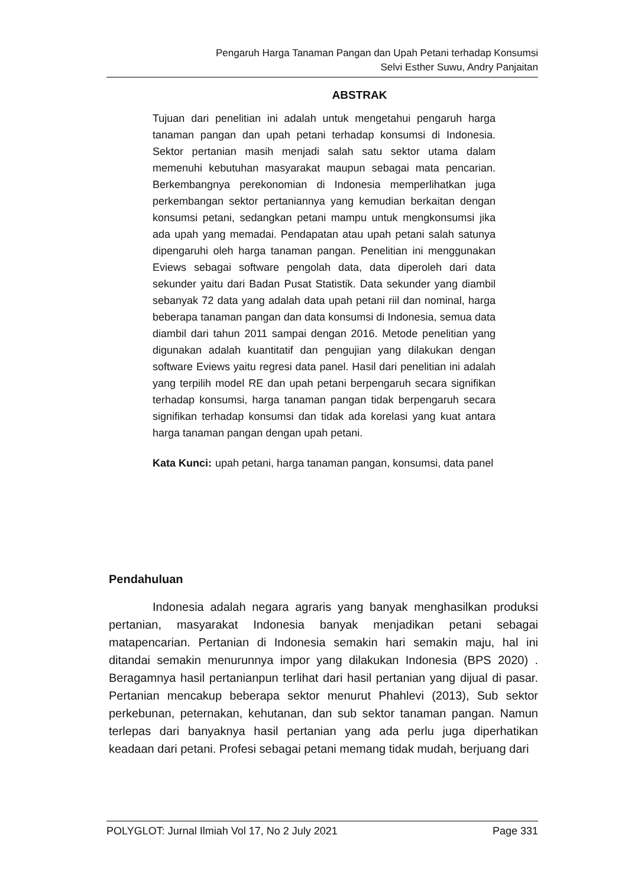Pengaruh Harga Tanaman Pangan dan Upah Petani terhadap Konsumsi
Selvi Esther Suwu, Andry Panjaitan
ABSTRAK
Tujuan dari penelitian ini adalah untuk mengetahui pengaruh harga tanaman pangan dan upah petani terhadap konsumsi di Indonesia. Sektor pertanian masih menjadi salah satu sektor utama dalam memenuhi kebutuhan masyarakat maupun sebagai mata pencarian. Berkembangnya perekonomian di Indonesia memperlihatkan juga perkembangan sektor pertaniannya yang kemudian berkaitan dengan konsumsi petani, sedangkan petani mampu untuk mengkonsumsi jika ada upah yang memadai. Pendapatan atau upah petani salah satunya dipengaruhi oleh harga tanaman pangan. Penelitian ini menggunakan Eviews sebagai software pengolah data, data diperoleh dari data sekunder yaitu dari Badan Pusat Statistik. Data sekunder yang diambil sebanyak 72 data yang adalah data upah petani riil dan nominal, harga beberapa tanaman pangan dan data konsumsi di Indonesia, semua data diambil dari tahun 2011 sampai dengan 2016. Metode penelitian yang digunakan adalah kuantitatif dan pengujian yang dilakukan dengan software Eviews yaitu regresi data panel. Hasil dari penelitian ini adalah yang terpilih model RE dan upah petani berpengaruh secara signifikan terhadap konsumsi, harga tanaman pangan tidak berpengaruh secara signifikan terhadap konsumsi dan tidak ada korelasi yang kuat antara harga tanaman pangan dengan upah petani.
Kata Kunci: upah petani, harga tanaman pangan, konsumsi, data panel
Pendahuluan
Indonesia adalah negara agraris yang banyak menghasilkan produksi pertanian, masyarakat Indonesia banyak menjadikan petani sebagai matapencarian. Pertanian di Indonesia semakin hari semakin maju, hal ini ditandai semakin menurunnya impor yang dilakukan Indonesia (BPS 2020) . Beragamnya hasil pertanianpun terlihat dari hasil pertanian yang dijual di pasar. Pertanian mencakup beberapa sektor menurut Phahlevi (2013), Sub sektor perkebunan, peternakan, kehutanan, dan sub sektor tanaman pangan. Namun terlepas dari banyaknya hasil pertanian yang ada perlu juga diperhatikan keadaan dari petani. Profesi sebagai petani memang tidak mudah, berjuang dari
POLYGLOT: Jurnal Ilmiah Vol 17, No 2 July 2021 Page 331